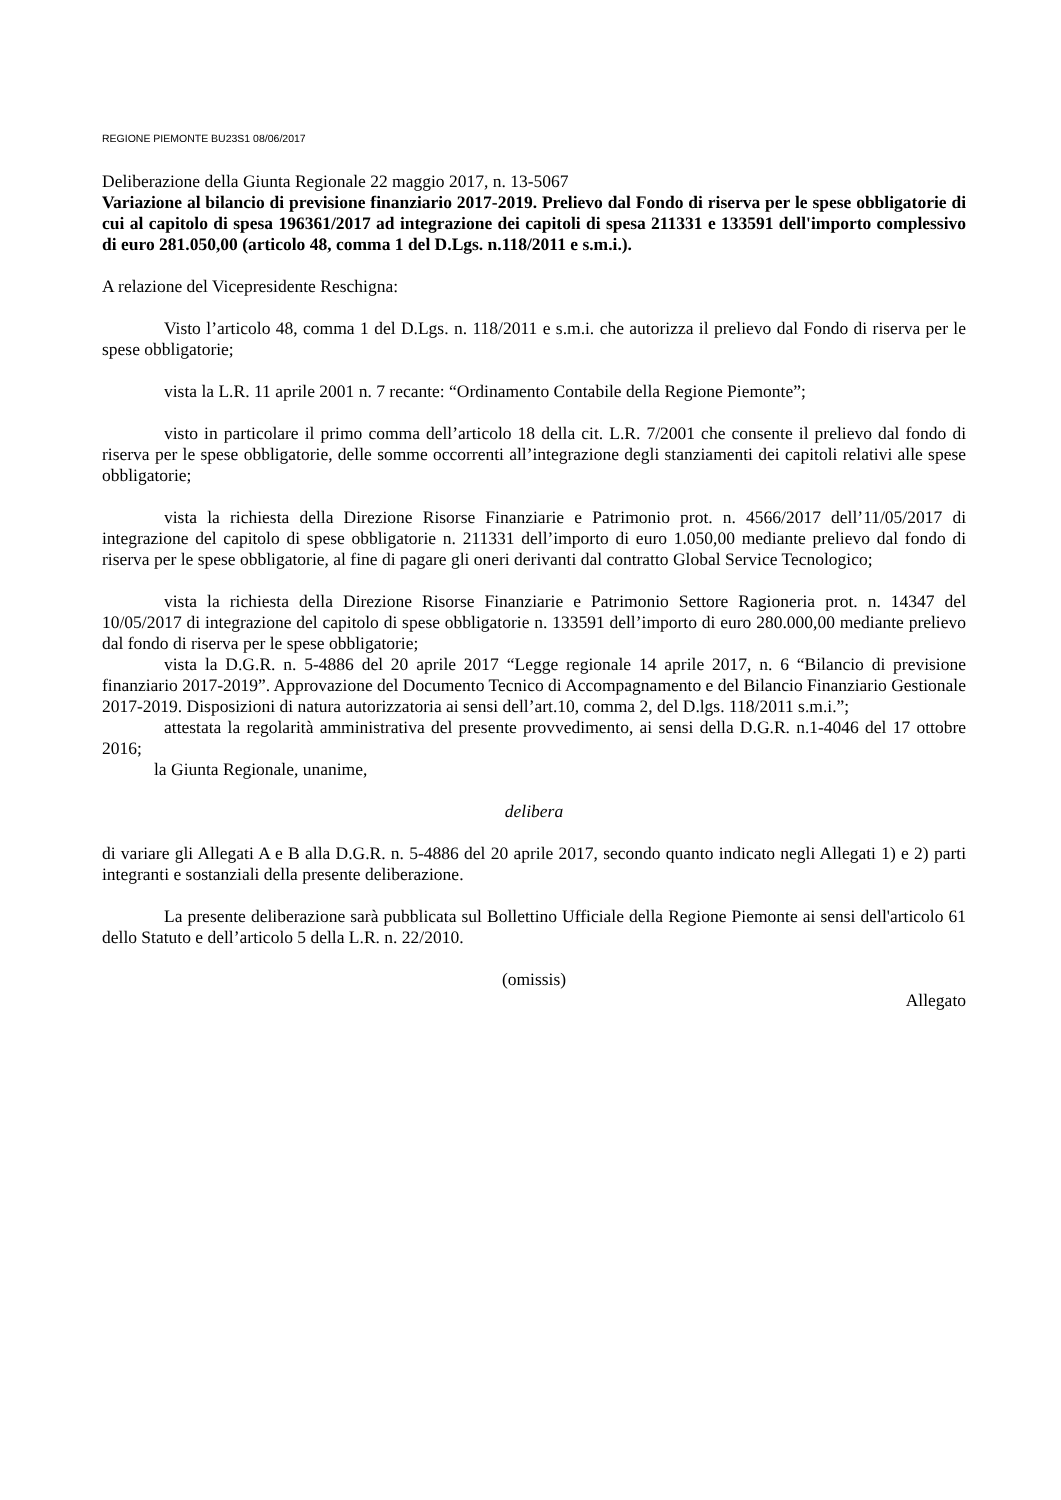REGIONE PIEMONTE BU23S1 08/06/2017
Deliberazione della Giunta Regionale 22 maggio 2017, n. 13-5067
Variazione al bilancio di previsione finanziario 2017-2019. Prelievo dal Fondo di riserva per le spese obbligatorie di cui al capitolo di spesa 196361/2017 ad integrazione dei capitoli di spesa 211331 e 133591 dell'importo complessivo di euro 281.050,00 (articolo 48, comma 1 del D.Lgs. n.118/2011 e s.m.i.).
A relazione del Vicepresidente Reschigna:
Visto l’articolo 48, comma 1 del D.Lgs. n. 118/2011 e s.m.i. che autorizza il prelievo dal Fondo di riserva per le spese obbligatorie;
vista la L.R. 11 aprile 2001 n. 7 recante: “Ordinamento Contabile della Regione Piemonte”;
visto in particolare il primo comma dell’articolo 18 della cit. L.R. 7/2001 che consente il prelievo dal fondo di riserva per le spese obbligatorie, delle somme occorrenti all’integrazione degli stanziamenti dei capitoli relativi alle spese obbligatorie;
vista la richiesta della Direzione Risorse Finanziarie e Patrimonio prot. n. 4566/2017 dell’11/05/2017 di integrazione del capitolo di spese obbligatorie n. 211331 dell’importo di euro 1.050,00 mediante prelievo dal fondo di riserva per le spese obbligatorie, al fine di pagare gli oneri derivanti dal contratto Global Service Tecnologico;
vista la richiesta della Direzione Risorse Finanziarie e Patrimonio Settore Ragioneria prot. n. 14347 del 10/05/2017 di integrazione del capitolo di spese obbligatorie n. 133591 dell’importo di euro 280.000,00 mediante prelievo dal fondo di riserva per le spese obbligatorie;
vista la D.G.R. n. 5-4886 del 20 aprile 2017 “Legge regionale 14 aprile 2017, n. 6 “Bilancio di previsione finanziario 2017-2019”. Approvazione del Documento Tecnico di Accompagnamento e del Bilancio Finanziario Gestionale 2017-2019. Disposizioni di natura autorizzatoria ai sensi dell’art.10, comma 2, del D.lgs. 118/2011 s.m.i.”;
attestata la regolarità amministrativa del presente provvedimento, ai sensi della D.G.R. n.1-4046 del 17 ottobre 2016;
la Giunta Regionale, unanime,
delibera
di variare gli Allegati A e B alla D.G.R. n. 5-4886 del 20 aprile 2017, secondo quanto indicato negli Allegati 1) e 2) parti integranti e sostanziali della presente deliberazione.
La presente deliberazione sarà pubblicata sul Bollettino Ufficiale della Regione Piemonte ai sensi dell'articolo 61 dello Statuto e dell’articolo 5 della L.R. n. 22/2010.
(omissis)
Allegato